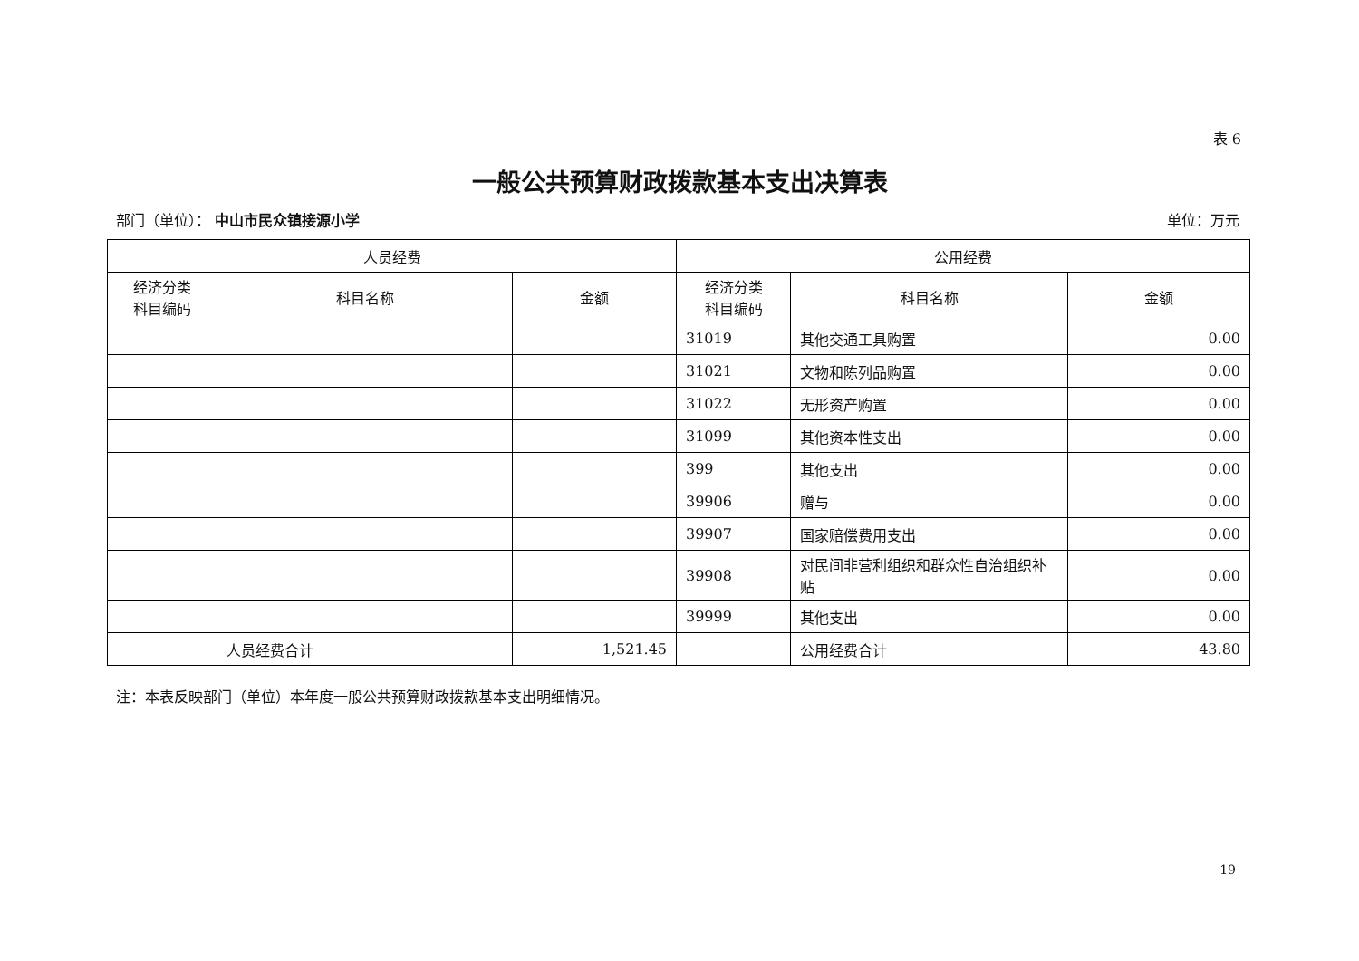表 6
一般公共预算财政拨款基本支出决算表
部门（单位）： 中山市民众镇接源小学 单位：万元
| 人员经费 | | | 公用经费 | | |
| --- | --- | --- | --- | --- | --- |
| 经济分类 科目编码 | 科目名称 | 金额 | 经济分类 科目编码 | 科目名称 | 金额 |
| | | | 31019 | 其他交通工具购置 | 0.00 |
| | | | 31021 | 文物和陈列品购置 | 0.00 |
| | | | 31022 | 无形资产购置 | 0.00 |
| | | | 31099 | 其他资本性支出 | 0.00 |
| | | | 399 | 其他支出 | 0.00 |
| | | | 39906 | 赠与 | 0.00 |
| | | | 39907 | 国家赔偿费用支出 | 0.00 |
| | | | 39908 | 对民间非营利组织和群众性自治组织补贴 | 0.00 |
| | | | 39999 | 其他支出 | 0.00 |
| | 人员经费合计 | 1,521.45 | | 公用经费合计 | 43.80 |
注：本表反映部门（单位）本年度一般公共预算财政拨款基本支出明细情况。
19